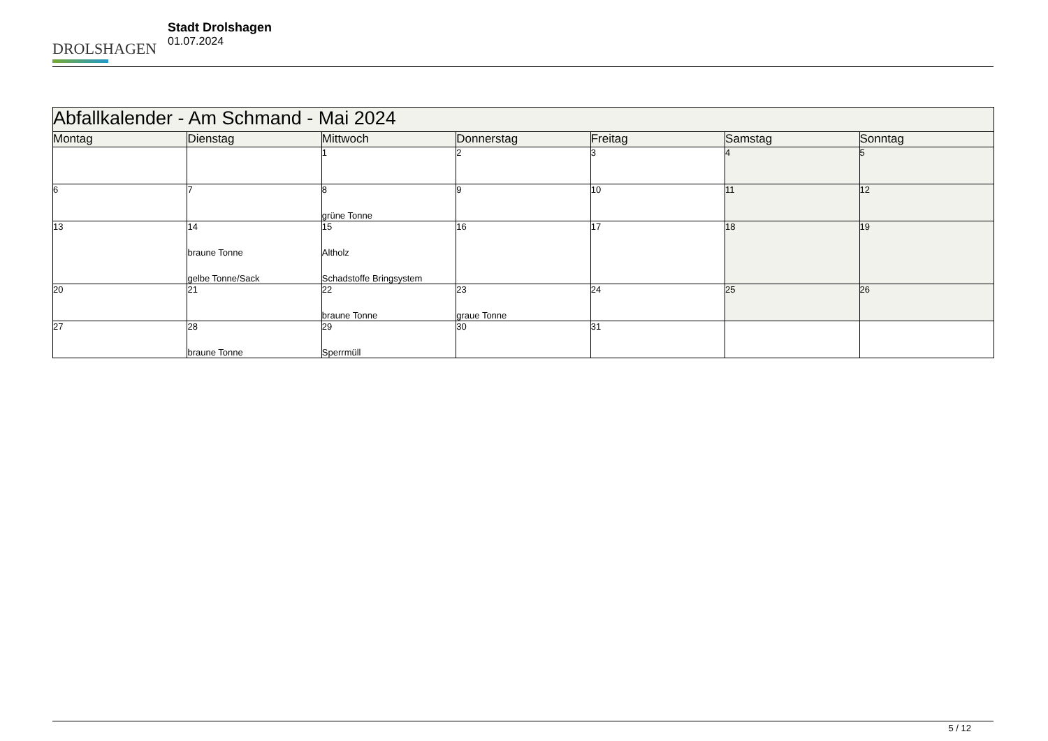DROLSHAGEN
Stadt Drolshagen
01.07.2024
| Abfallkalender - Am Schmand - Mai 2024 | | | | | | |
| Montag | Dienstag | Mittwoch | Donnerstag | Freitag | Samstag | Sonntag |
| | | 1 | 2 | 3 | 4 | 5 |
| 6 | 7 | 8 grüne Tonne | 9 | 10 | 11 | 12 |
| 13 | 14 braune Tonne gelbe Tonne/Sack | 15 Altholz Schadstoffe Bringsystem | 16 | 17 | 18 | 19 |
| 20 | 21 | 22 braune Tonne | 23 graue Tonne | 24 | 25 | 26 |
| 27 | 28 braune Tonne | 29 Sperrmüll | 30 | 31 | | |
5 / 12